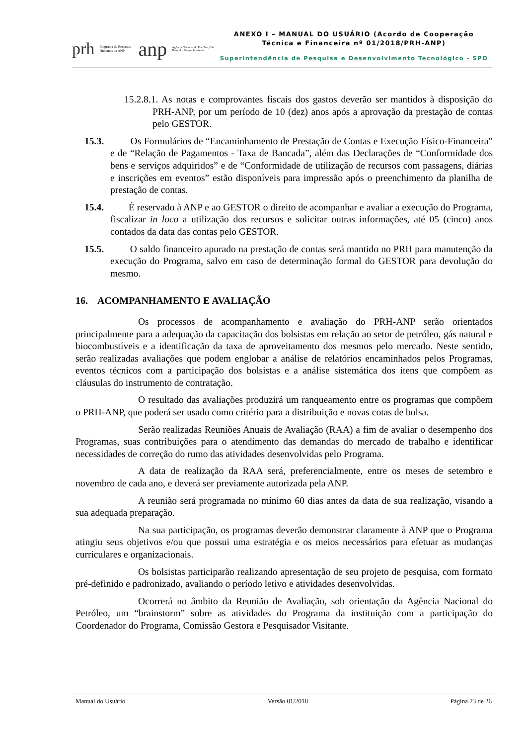prh Programa de Recursos Humanos da ANP anp Agência Nacional do Petróleo, Gás Natural e Biocombustíveis
ANEXO I – MANUAL DO USUÁRIO (Acordo de Cooperação
Técnica e Financeira nº 01/2018/PRH-ANP)
Superintendência de Pesquisa e Desenvolvimento Tecnológico - SPD
15.2.8.1. As notas e comprovantes fiscais dos gastos deverão ser mantidos à disposição do PRH-ANP, por um período de 10 (dez) anos após a aprovação da prestação de contas pelo GESTOR.
15.3. Os Formulários de “Encaminhamento de Prestação de Contas e Execução Físico-Financeira” e de “Relação de Pagamentos - Taxa de Bancada”, além das Declarações de “Conformidade dos bens e serviços adquiridos” e de “Conformidade de utilização de recursos com passagens, diárias e inscrições em eventos” estão disponíveis para impressão após o preenchimento da planilha de prestação de contas.
15.4. É reservado à ANP e ao GESTOR o direito de acompanhar e avaliar a execução do Programa, fiscalizar in loco a utilização dos recursos e solicitar outras informações, até 05 (cinco) anos contados da data das contas pelo GESTOR.
15.5. O saldo financeiro apurado na prestação de contas será mantido no PRH para manutenção da execução do Programa, salvo em caso de determinação formal do GESTOR para devolução do mesmo.
16. ACOMPANHAMENTO E AVALIAÇÃO
Os processos de acompanhamento e avaliação do PRH-ANP serão orientados principalmente para a adequação da capacitação dos bolsistas em relação ao setor de petróleo, gás natural e biocombustíveis e a identificação da taxa de aproveitamento dos mesmos pelo mercado. Neste sentido, serão realizadas avaliações que podem englobar a análise de relatórios encaminhados pelos Programas, eventos técnicos com a participação dos bolsistas e a análise sistemática dos itens que compõem as cláusulas do instrumento de contratação.
O resultado das avaliações produzirá um ranqueamento entre os programas que compõem o PRH-ANP, que poderá ser usado como critério para a distribuição e novas cotas de bolsa.
Serão realizadas Reuniões Anuais de Avaliação (RAA) a fim de avaliar o desempenho dos Programas, suas contribuições para o atendimento das demandas do mercado de trabalho e identificar necessidades de correção do rumo das atividades desenvolvidas pelo Programa.
A data de realização da RAA será, preferencialmente, entre os meses de setembro e novembro de cada ano, e deverá ser previamente autorizada pela ANP.
A reunião será programada no mínimo 60 dias antes da data de sua realização, visando a sua adequada preparação.
Na sua participação, os programas deverão demonstrar claramente à ANP que o Programa atingiu seus objetivos e/ou que possui uma estratégia e os meios necessários para efetuar as mudanças curriculares e organizacionais.
Os bolsistas participarão realizando apresentação de seu projeto de pesquisa, com formato pré-definido e padronizado, avaliando o período letivo e atividades desenvolvidas.
Ocorrerá no âmbito da Reunião de Avaliação, sob orientação da Agência Nacional do Petróleo, um “brainstorm” sobre as atividades do Programa da instituição com a participação do Coordenador do Programa, Comissão Gestora e Pesquisador Visitante.
Manual do Usuário Versão 01/2018 Página 23 de 26